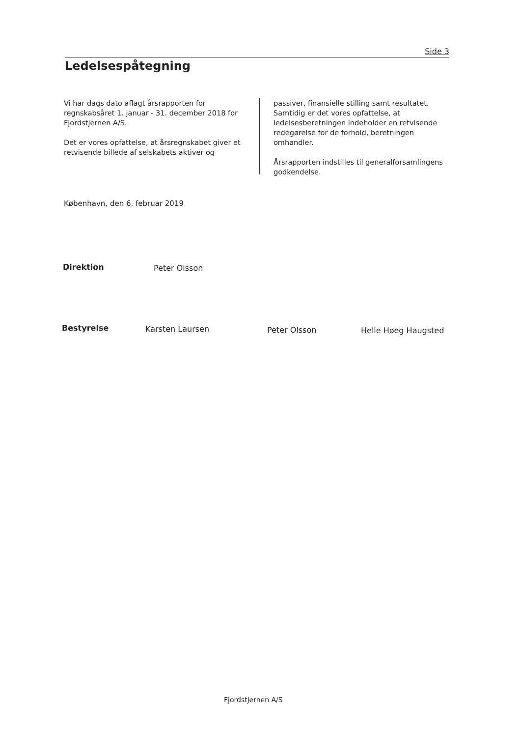Side 3
Ledelsespåtegning
Vi har dags dato aflagt årsrapporten for regnskabsåret 1. januar - 31. december 2018 for Fjordstjernen A/S.
Det er vores opfattelse, at årsregnskabet giver et retvisende billede af selskabets aktiver og
passiver, finansielle stilling samt resultatet. Samtidig er det vores opfattelse, at ledelsesberetningen indeholder en retvisende redegørelse for de forhold, beretningen omhandler.
Årsrapporten indstilles til generalforsamlingens godkendelse.
København, den 6. februar 2019
Direktion Peter Olsson
Bestyrelse Karsten Laursen Peter Olsson Helle Høeg Haugsted
Fjordstjernen A/S